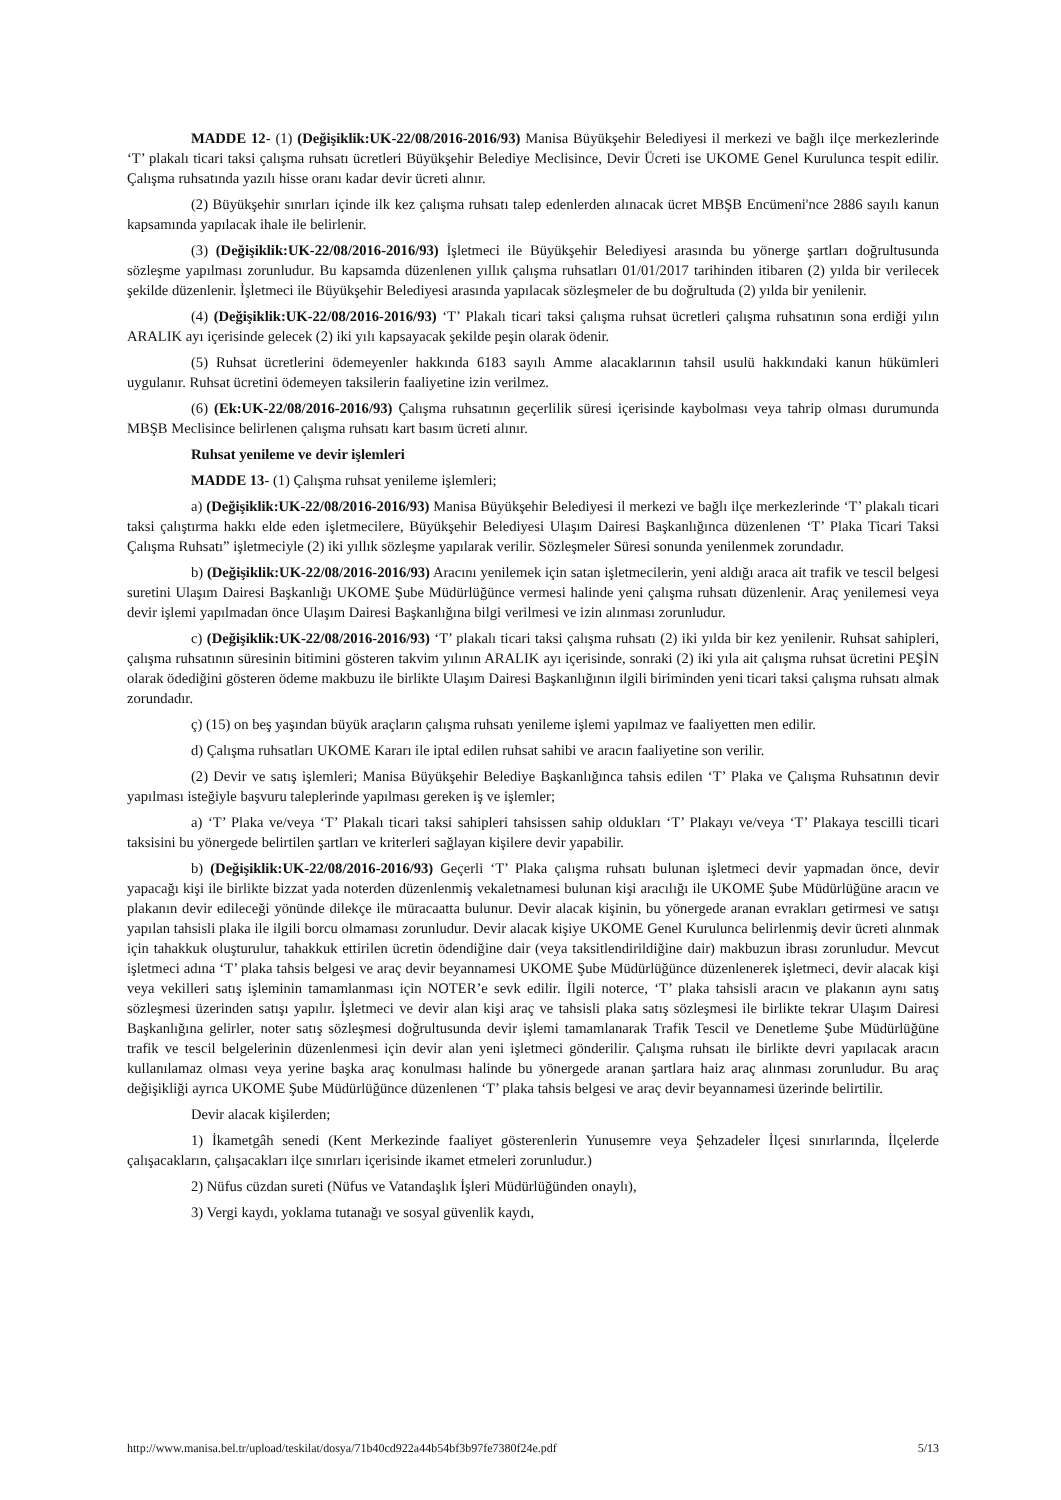MADDE 12- (1) (Değişiklik:UK-22/08/2016-2016/93) Manisa Büyükşehir Belediyesi il merkezi ve bağlı ilçe merkezlerinde ‘T’ plakalı ticari taksi çalışma ruhsatı ücretleri Büyükşehir Belediye Meclisince, Devir Ücreti ise UKOME Genel Kurulunca tespit edilir. Çalışma ruhsatında yazılı hisse oranı kadar devir ücreti alınır.
(2) Büyükşehir sınırları içinde ilk kez çalışma ruhsatı talep edenlerden alınacak ücret MBŞB Encümeni'nce 2886 sayılı kanun kapsamında yapılacak ihale ile belirlenir.
(3) (Değişiklik:UK-22/08/2016-2016/93) İşletmeci ile Büyükşehir Belediyesi arasında bu yönerge şartları doğrultusunda sözleşme yapılması zorunludur. Bu kapsamda düzenlenen yıllık çalışma ruhsatları 01/01/2017 tarihinden itibaren (2) yılda bir verilecek şekilde düzenlenir. İşletmeci ile Büyükşehir Belediyesi arasında yapılacak sözleşmeler de bu doğrultuda (2) yılda bir yenilenir.
(4) (Değişiklik:UK-22/08/2016-2016/93) ‘T’ Plakalı ticari taksi çalışma ruhsat ücretleri çalışma ruhsatının sona erdiği yılın ARALIK ayı içerisinde gelecek (2) iki yılı kapsayacak şekilde peşin olarak ödenir.
(5) Ruhsat ücretlerini ödemeyenler hakkında 6183 sayılı Amme alacaklarının tahsil usulü hakkındaki kanun hükümleri uygulanır. Ruhsat ücretini ödemeyen taksilerin faaliyetine izin verilmez.
(6) (Ek:UK-22/08/2016-2016/93) Çalışma ruhsatının geçerlilik süresi içerisinde kaybolması veya tahrip olması durumunda MBŞB Meclisince belirlenen çalışma ruhsatı kart basım ücreti alınır.
Ruhsat yenileme ve devir işlemleri
MADDE 13- (1) Çalışma ruhsat yenileme işlemleri;
a) (Değişiklik:UK-22/08/2016-2016/93) Manisa Büyükşehir Belediyesi il merkezi ve bağlı ilçe merkezlerinde ‘T’ plakalı ticari taksi çalıştırma hakkı elde eden işletmecilere, Büyükşehir Belediyesi Ulaşım Dairesi Başkanlığınca düzenlenen ‘T’ Plaka Ticari Taksi Çalışma Ruhsatı” işletmeciyle (2) iki yıllık sözleşme yapılarak verilir. Sözleşmeler Süresi sonunda yenilenmek zorundadır.
b) (Değişiklik:UK-22/08/2016-2016/93) Aracını yenilemek için satan işletmecilerin, yeni aldığı araca ait trafik ve tescil belgesi suretini Ulaşım Dairesi Başkanlığı UKOME Şube Müdürlüğünce vermesi halinde yeni çalışma ruhsatı düzenlenir. Araç yenilemesi veya devir işlemi yapılmadan önce Ulaşım Dairesi Başkanlığına bilgi verilmesi ve izin alınması zorunludur.
c) (Değişiklik:UK-22/08/2016-2016/93) ‘T’ plakalı ticari taksi çalışma ruhsatı (2) iki yılda bir kez yenilenir. Ruhsat sahipleri, çalışma ruhsatının süresinin bitimini gösteren takvim yılının ARALIK ayı içerisinde, sonraki (2) iki yıla ait çalışma ruhsat ücretini PEŞİN olarak ödediğini gösteren ödeme makbuzu ile birlikte Ulaşım Dairesi Başkanlığının ilgili biriminden yeni ticari taksi çalışma ruhsatı almak zorundadır.
ç) (15) on beş yaşından büyük araçların çalışma ruhsatı yenileme işlemi yapılmaz ve faaliyetten men edilir.
d) Çalışma ruhsatları UKOME Kararı ile iptal edilen ruhsat sahibi ve aracın faaliyetine son verilir.
(2) Devir ve satış işlemleri; Manisa Büyükşehir Belediye Başkanlığınca tahsis edilen ‘T’ Plaka ve Çalışma Ruhsatının devir yapılması isteğiyle başvuru taleplerinde yapılması gereken iş ve işlemler;
a) ‘T’ Plaka ve/veya ‘T’ Plakalı ticari taksi sahipleri tahsissen sahip oldukları ‘T’ Plakayı ve/veya ‘T’ Plakaya tescilli ticari taksisini bu yönergede belirtilen şartları ve kriterleri sağlayan kişilere devir yapabilir.
b) (Değişiklik:UK-22/08/2016-2016/93) Geçerli ‘T’ Plaka çalışma ruhsatı bulunan işletmeci devir yapmadan önce, devir yapacağı kişi ile birlikte bizzat yada noterden düzenlenmiş vekaletnamesi bulunan kişi aracılığı ile UKOME Şube Müdürlüğüne aracın ve plakanın devir edileceği yönünde dilekçe ile müracaatta bulunur. Devir alacak kişinin, bu yönergede aranan evrakları getirmesi ve satışı yapılan tahsisli plaka ile ilgili borcu olmaması zorunludur. Devir alacak kişiye UKOME Genel Kurulunca belirlenmiş devir ücreti alınmak için tahakkuk oluşturulur, tahakkuk ettirilen ücretin ödendiğine dair (veya taksitlendirildiğine dair) makbuzun ibrası zorunludur. Mevcut işletmeci adına ‘T’ plaka tahsis belgesi ve araç devir beyannamesi UKOME Şube Müdürlüğünce düzenlenerek işletmeci, devir alacak kişi veya vekilleri satış işleminin tamamlanması için NOTER’e sevk edilir. İlgili noterce, ‘T’ plaka tahsisli aracın ve plakanın aynı satış sözleşmesi üzerinden satışı yapılır. İşletmeci ve devir alan kişi araç ve tahsisli plaka satış sözleşmesi ile birlikte tekrar Ulaşım Dairesi Başkanlığına gelirler, noter satış sözleşmesi doğrultusunda devir işlemi tamamlanarak Trafik Tescil ve Denetleme Şube Müdürlüğüne trafik ve tescil belgelerinin düzenlenmesi için devir alan yeni işletmeci gönderilir. Çalışma ruhsatı ile birlikte devri yapılacak aracın kullanılamaz olması veya yerine başka araç konulması halinde bu yönergede aranan şartlara haiz araç alınması zorunludur. Bu araç değişikliği ayrıca UKOME Şube Müdürlüğünce düzenlenen ‘T’ plaka tahsis belgesi ve araç devir beyannamesi üzerinde belirtilir.
Devir alacak kişilerden;
1) İkametgâh senedi (Kent Merkezinde faaliyet gösterenlerin Yunusemre veya Şehzadeler İlçesi sınırlarında, İlçelerde çalışacakların, çalışacakları ilçe sınırları içerisinde ikamet etmeleri zorunludur.)
2) Nüfus cüzdan sureti (Nüfus ve Vatandaşlık İşleri Müdürlüğünden onaylı),
3) Vergi kaydı, yoklama tutanağı ve sosyal güvenlik kaydı,
http://www.manisa.bel.tr/upload/teskilat/dosya/71b40cd922a44b54bf3b97fe7380f24e.pdf 5/13